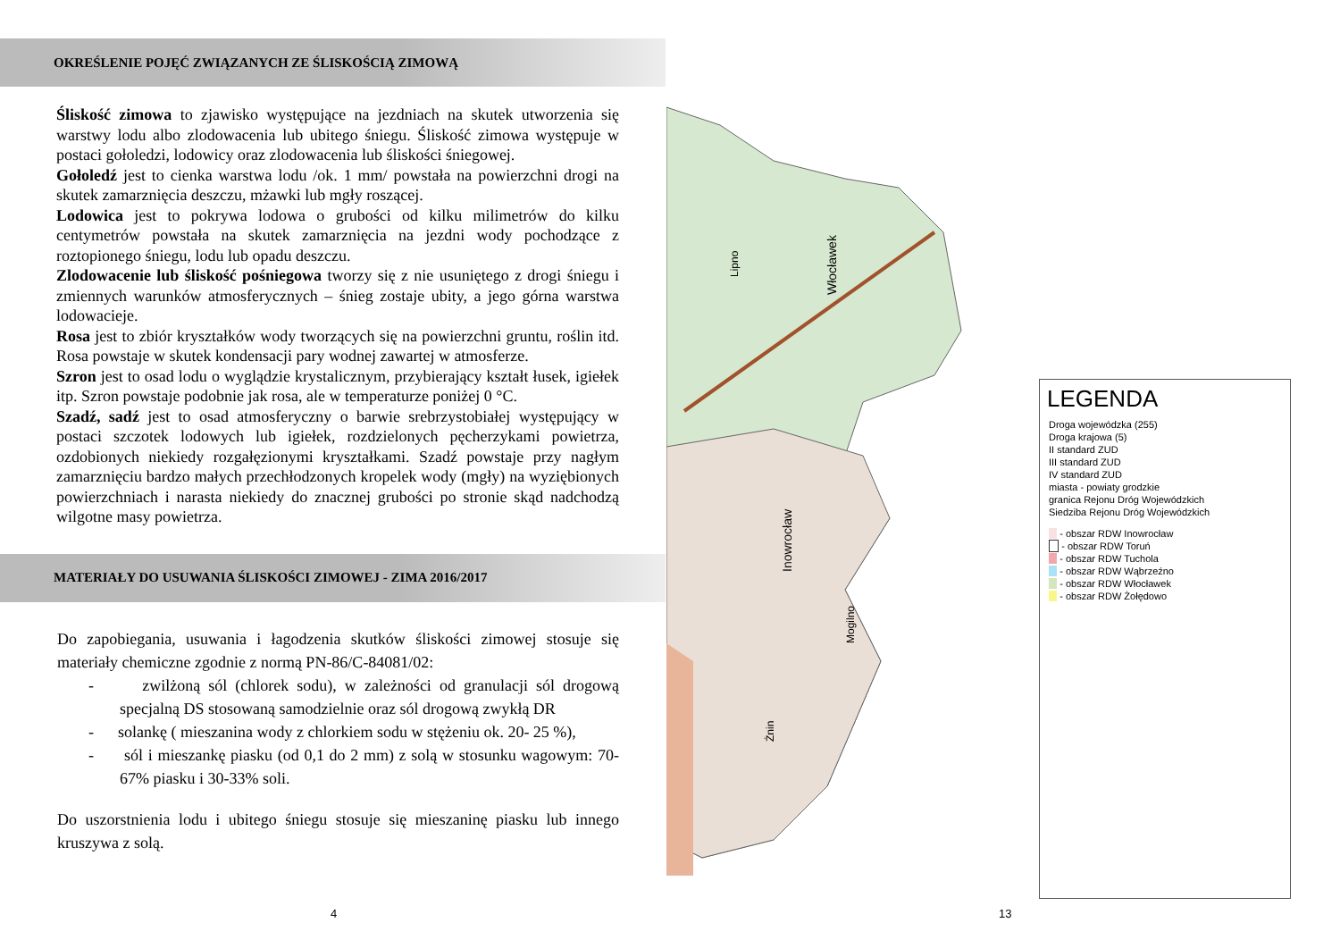OKREŚLENIE POJĘĆ ZWIĄZANYCH ZE ŚLISKOŚCIĄ ZIMOWĄ
Śliskość zimowa to zjawisko występujące na jezdniach na skutek utworzenia się warstwy lodu albo zlodowacenia lub ubitego śniegu. Śliskość zimowa występuje w postaci gołoledzi, lodowicy oraz zlodowacenia lub śliskości śniegowej.
Gołoledź jest to cienka warstwa lodu /ok. 1 mm/ powstała na powierzchni drogi na skutek zamarznięcia deszczu, mżawki lub mgły roszącej.
Lodowica jest to pokrywa lodowa o grubości od kilku milimetrów do kilku centymetrów powstała na skutek zamarznięcia na jezdni wody pochodzące z roztopionego śniegu, lodu lub opadu deszczu.
Zlodowacenie lub śliskość pośniegowa tworzy się z nie usuniętego z drogi śniegu i zmiennych warunków atmosferycznych – śnieg zostaje ubity, a jego górna warstwa lodowacieje.
Rosa jest to zbiór kryształków wody tworzących się na powierzchni gruntu, roślin itd. Rosa powstaje w skutek kondensacji pary wodnej zawartej w atmosferze.
Szron jest to osad lodu o wyglądzie krystalicznym, przybierający kształt łusek, igiełek itp. Szron powstaje podobnie jak rosa, ale w temperaturze poniżej 0 °C.
Szadź, sadź jest to osad atmosferyczny o barwie srebrzystobiałej występujący w postaci szczotek lodowych lub igiełek, rozdzielonych pęcherzykami powietrza, ozdobionych niekiedy rozgałęzionymi kryształkami. Szadź powstaje przy nagłym zamarznięciu bardzo małych przechłodzonych kropelek wody (mgły) na wyziębionych powierzchniach i narasta niekiedy do znacznej grubości po stronie skąd nadchodzą wilgotne masy powietrza.
MATERIAŁY DO USUWANIA ŚLISKOŚCI ZIMOWEJ - ZIMA 2016/2017
Do zapobiegania, usuwania i łagodzenia skutków śliskości zimowej stosuje się materiały chemiczne zgodnie z normą PN-86/C-84081/02:
- zwilżoną sól (chlorek sodu), w zależności od granulacji sól drogową specjalną DS stosowaną samodzielnie oraz sól drogową zwykłą DR
- solankę ( mieszanina wody z chlorkiem sodu w stężeniu ok. 20- 25 %),
- sól i mieszankę piasku (od 0,1 do 2 mm) z solą w stosunku wagowym: 70-67% piasku i 30-33% soli.
Do uszorstnienia lodu i ubitego śniegu stosuje się mieszaninę piasku lub innego kruszywa z solą.
4 13
Włocławek
Inowrocław
Lipno
Mogilno
Żnin
LEGENDA
Droga wojewódzka (255)
Droga krajowa (5)
II standard ZUD
III standard ZUD
IV standard ZUD
miasta - powiaty grodzkie
granica Rejonu Dróg Wojewódzkich
Siedziba Rejonu Dróg Wojewódzkich
- obszar RDW Inowrocław
- obszar RDW Toruń
- obszar RDW Tuchola
- obszar RDW Wąbrzeźno
- obszar RDW Włocławek
- obszar RDW Żołędowo